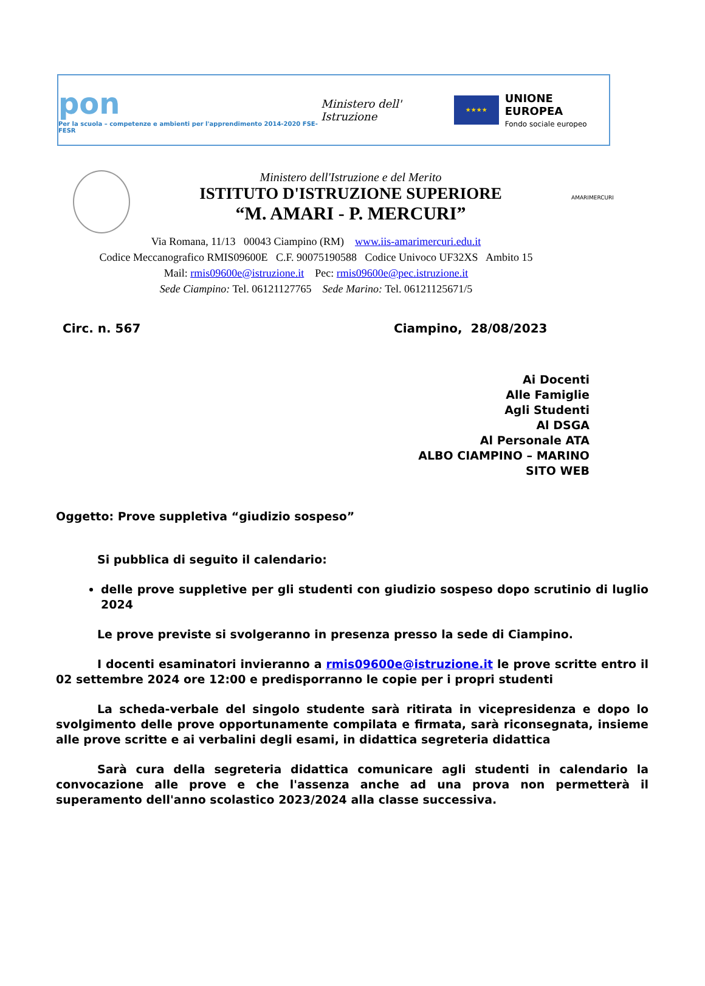pon
Per la scuola – competenze e ambienti per l'apprendimento 2014-2020 FSE-FESR
Ministero dell' Istruzione
★★★★
UNIONE EUROPEA
Fondo sociale europeo
Ministero dell'Istruzione e del Merito
ISTITUTO D'ISTRUZIONE SUPERIORE
“M. AMARI - P. MERCURI”
AMARIMERCURI
Via Romana, 11/13 00043 Ciampino (RM) www.iis-amarimercuri.edu.it
Codice Meccanografico RMIS09600E C.F. 90075190588 Codice Univoco UF32XS Ambito 15
Mail: rmis09600e@istruzione.it Pec: rmis09600e@pec.istruzione.it
Sede Ciampino: Tel. 06121127765 Sede Marino: Tel. 06121125671/5
Circ. n. 567 Ciampino, 28/08/2023
Ai Docenti
Alle Famiglie
Agli Studenti
Al DSGA
Al Personale ATA
ALBO CIAMPINO – MARINO
SITO WEB
Oggetto: Prove suppletiva “giudizio sospeso”
Si pubblica di seguito il calendario:
delle prove suppletive per gli studenti con giudizio sospeso dopo scrutinio di luglio 2024
Le prove previste si svolgeranno in presenza presso la sede di Ciampino.
I docenti esaminatori invieranno a rmis09600e@istruzione.it le prove scritte entro il 02 settembre 2024 ore 12:00 e predisporranno le copie per i propri studenti
La scheda-verbale del singolo studente sarà ritirata in vicepresidenza e dopo lo svolgimento delle prove opportunamente compilata e firmata, sarà riconsegnata, insieme alle prove scritte e ai verbalini degli esami, in didattica segreteria didattica
Sarà cura della segreteria didattica comunicare agli studenti in calendario la convocazione alle prove e che l'assenza anche ad una prova non permetterà il superamento dell'anno scolastico 2023/2024 alla classe successiva.